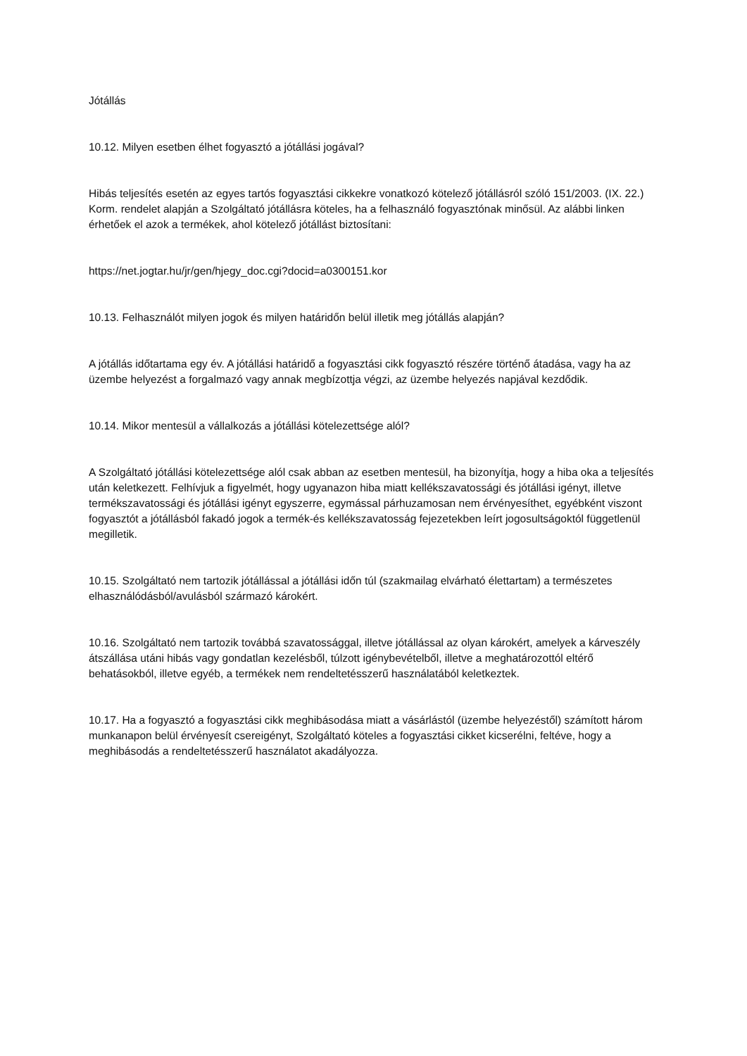Jótállás
10.12. Milyen esetben élhet fogyasztó a jótállási jogával?
Hibás teljesítés esetén az egyes tartós fogyasztási cikkekre vonatkozó kötelező jótállásról szóló 151/2003. (IX. 22.) Korm. rendelet alapján a Szolgáltató jótállásra köteles, ha a felhasználó fogyasztónak minősül. Az alábbi linken érhetőek el azok a termékek, ahol kötelező jótállást biztosítani:
https://net.jogtar.hu/jr/gen/hjegy_doc.cgi?docid=a0300151.kor
10.13. Felhasználót milyen jogok és milyen határidőn belül illetik meg jótállás alapján?
A jótállás időtartama egy év. A jótállási határidő a fogyasztási cikk fogyasztó részére történő átadása, vagy ha az üzembe helyezést a forgalmazó vagy annak megbízottja végzi, az üzembe helyezés napjával kezdődik.
10.14. Mikor mentesül a vállalkozás a jótállási kötelezettsége alól?
A Szolgáltató jótállási kötelezettsége alól csak abban az esetben mentesül, ha bizonyítja, hogy a hiba oka a teljesítés után keletkezett. Felhívjuk a figyelmét, hogy ugyanazon hiba miatt kellékszavatossági és jótállási igényt, illetve termékszavatossági és jótállási igényt egyszerre, egymással párhuzamosan nem érvényesíthet, egyébként viszont fogyasztót a jótállásból fakadó jogok a termék-és kellékszavatosság fejezetekben leírt jogosultságoktól függetlenül megilletik.
10.15. Szolgáltató nem tartozik jótállással a jótállási időn túl (szakmailag elvárható élettartam) a természetes elhasználódásból/avulásból származó károkért.
10.16. Szolgáltató nem tartozik továbbá szavatossággal, illetve jótállással az olyan károkért, amelyek a kárveszély átszállása utáni hibás vagy gondatlan kezelésből, túlzott igénybevételből, illetve a meghatározottól eltérő behatásokból, illetve egyéb, a termékek nem rendeltetésszerű használatából keletkeztek.
10.17. Ha a fogyasztó a fogyasztási cikk meghibásodása miatt a vásárlástól (üzembe helyezéstől) számított három munkanapon belül érvényesít csereigényt, Szolgáltató köteles a fogyasztási cikket kicserélni, feltéve, hogy a meghibásodás a rendeltetésszerű használatot akadályozza.